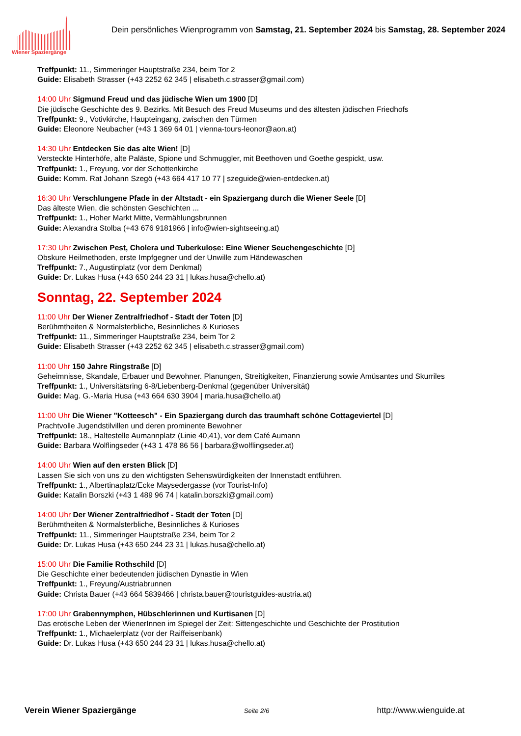Wiener Spaziergänge
Dein persönliches Wienprogramm von Samstag, 21. September 2024 bis Samstag, 28. September 2024
Treffpunkt: 11., Simmeringer Hauptstraße 234, beim Tor 2
Guide: Elisabeth Strasser (+43 2252 62 345 | elisabeth.c.strasser@gmail.com)
14:00 Uhr Sigmund Freud und das jüdische Wien um 1900 [D]
Die jüdische Geschichte des 9. Bezirks. Mit Besuch des Freud Museums und des ältesten jüdischen Friedhofs
Treffpunkt: 9., Votivkirche, Haupteingang, zwischen den Türmen
Guide: Eleonore Neubacher (+43 1 369 64 01 | vienna-tours-leonor@aon.at)
14:30 Uhr Entdecken Sie das alte Wien! [D]
Versteckte Hinterhöfe, alte Paläste, Spione und Schmuggler, mit Beethoven und Goethe gespickt, usw.
Treffpunkt: 1., Freyung, vor der Schottenkirche
Guide: Komm. Rat Johann Szegö (+43 664 417 10 77 | szeguide@wien-entdecken.at)
16:30 Uhr Verschlungene Pfade in der Altstadt - ein Spaziergang durch die Wiener Seele [D]
Das älteste Wien, die schönsten Geschichten ...
Treffpunkt: 1., Hoher Markt Mitte, Vermählungsbrunnen
Guide: Alexandra Stolba (+43 676 9181966 | info@wien-sightseeing.at)
17:30 Uhr Zwischen Pest, Cholera und Tuberkulose: Eine Wiener Seuchengeschichte [D]
Obskure Heilmethoden, erste Impfgegner und der Unwille zum Händewaschen
Treffpunkt: 7., Augustinplatz (vor dem Denkmal)
Guide: Dr. Lukas Husa (+43 650 244 23 31 | lukas.husa@chello.at)
Sonntag, 22. September 2024
11:00 Uhr Der Wiener Zentralfriedhof - Stadt der Toten [D]
Berühmtheiten & Normalsterbliche, Besinnliches & Kurioses
Treffpunkt: 11., Simmeringer Hauptstraße 234, beim Tor 2
Guide: Elisabeth Strasser (+43 2252 62 345 | elisabeth.c.strasser@gmail.com)
11:00 Uhr 150 Jahre Ringstraße [D]
Geheimnisse, Skandale, Erbauer und Bewohner. Planungen, Streitigkeiten, Finanzierung sowie Amüsantes und Skurriles
Treffpunkt: 1., Universitätsring 6-8/Liebenberg-Denkmal (gegenüber Universität)
Guide: Mag. G.-Maria Husa (+43 664 630 3904 | maria.husa@chello.at)
11:00 Uhr Die Wiener "Kotteesch" - Ein Spaziergang durch das traumhaft schöne Cottageviertel [D]
Prachtvolle Jugendstilvillen und deren prominente Bewohner
Treffpunkt: 18., Haltestelle Aumannplatz (Linie 40,41), vor dem Café Aumann
Guide: Barbara Wolflingseder (+43 1 478 86 56 | barbara@wolflingseder.at)
14:00 Uhr Wien auf den ersten Blick [D]
Lassen Sie sich von uns zu den wichtigsten Sehenswürdigkeiten der Innenstadt entführen.
Treffpunkt: 1., Albertinaplatz/Ecke Maysedergasse (vor Tourist-Info)
Guide: Katalin Borszki (+43 1 489 96 74 | katalin.borszki@gmail.com)
14:00 Uhr Der Wiener Zentralfriedhof - Stadt der Toten [D]
Berühmtheiten & Normalsterbliche, Besinnliches & Kurioses
Treffpunkt: 11., Simmeringer Hauptstraße 234, beim Tor 2
Guide: Dr. Lukas Husa (+43 650 244 23 31 | lukas.husa@chello.at)
15:00 Uhr Die Familie Rothschild [D]
Die Geschichte einer bedeutenden jüdischen Dynastie in Wien
Treffpunkt: 1., Freyung/Austriabrunnen
Guide: Christa Bauer (+43 664 5839466 | christa.bauer@touristguides-austria.at)
17:00 Uhr Grabennymphen, Hübschlerinnen und Kurtisanen [D]
Das erotische Leben der WienerInnen im Spiegel der Zeit: Sittengeschichte und Geschichte der Prostitution
Treffpunkt: 1., Michaelerplatz (vor der Raiffeisenbank)
Guide: Dr. Lukas Husa (+43 650 244 23 31 | lukas.husa@chello.at)
Verein Wiener Spaziergänge Seite 2/6 http://www.wienguide.at